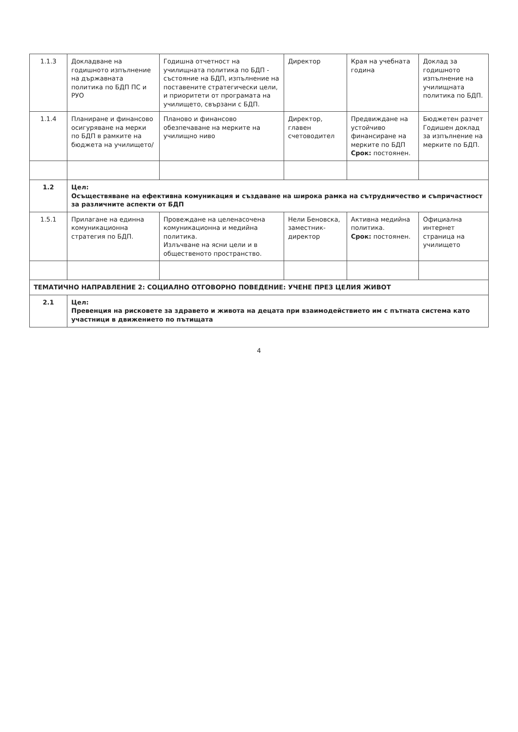| 1.1.3 | Докладване на годишното изпълнение на държавната политика по БДП ПС и РУО | Годишна отчетност на училищната политика по БДП - състояние на БДП, изпълнение на поставените стратегически цели, и приоритети от програмата на училището, свързани с БДП. | Директор | Края на учебната година | Доклад за годишното изпълнение на училищната политика по БДП. |
| 1.1.4 | Планиране и финансово осигуряване на мерки по БДП в рамките на бюджета на училището/ | Планово и финансово обезпечаване на мерките на училищно ниво | Директор, главен счетоводител | Предвиждане на устойчиво финансиране на мерките по БДП Срок: постоянен. | Бюджетен разчет Годишен доклад за изпълнение на мерките по БДП. |
| 1.2 | Цел: Осъществяване на ефективна комуникация и създаване на широка рамка на сътрудничество и съпричастност за различните аспекти от БДП | | | | |
| 1.5.1 | Прилагане на единна комуникационна стратегия по БДП. | Провеждане на целенасочена комуникационна и медийна политика. Излъчване на ясни цели и в общественото пространство. | Нели Беновска, заместник-директор | Активна медийна политика. Срок: постоянен. | Официална интернет страница на училището |
| ТЕМАТИЧНО НАПРАВЛЕНИЕ 2: СОЦИАЛНО ОТГОВОРНО ПОВЕДЕНИЕ: УЧЕНЕ ПРЕЗ ЦЕЛИЯ ЖИВОТ | | | | | |
| 2.1 | Цел: Превенция на рисковете за здравето и живота на децата при взаимодействието им с пътната система като участници в движението по пътищата | | | | |
4